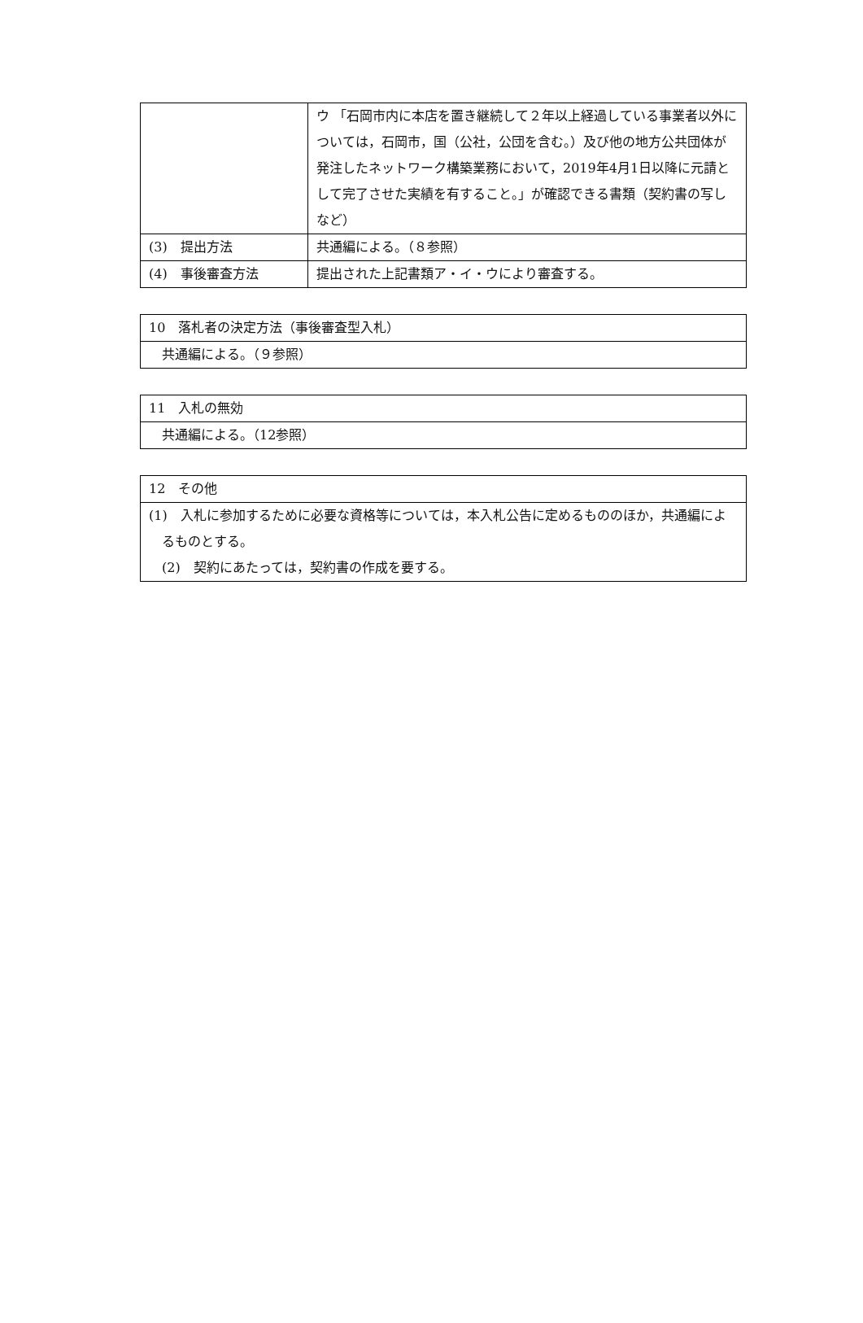| | ウ 「石岡市内に本店を置き継続して２年以上経過している事業者以外については，石岡市，国（公社，公団を含む。）及び他の地方公共団体が発注したネットワーク構築業務において，2019年4月1日以降に元請として完了させた実績を有すること。」が確認できる書類（契約書の写しなど） |
| (3) 提出方法 | 共通編による。（８参照） |
| (4) 事後審査方法 | 提出された上記書類ア・イ・ウにより審査する。 |
| 10 落札者の決定方法（事後審査型入札） |
| 共通編による。（９参照） |
| 11 入札の無効 |
| 共通編による。（12参照） |
| 12 その他 |
| (1) 入札に参加するために必要な資格等については，本入札公告に定めるもののほか，共通編によるものとする。 (2) 契約にあたっては，契約書の作成を要する。 |